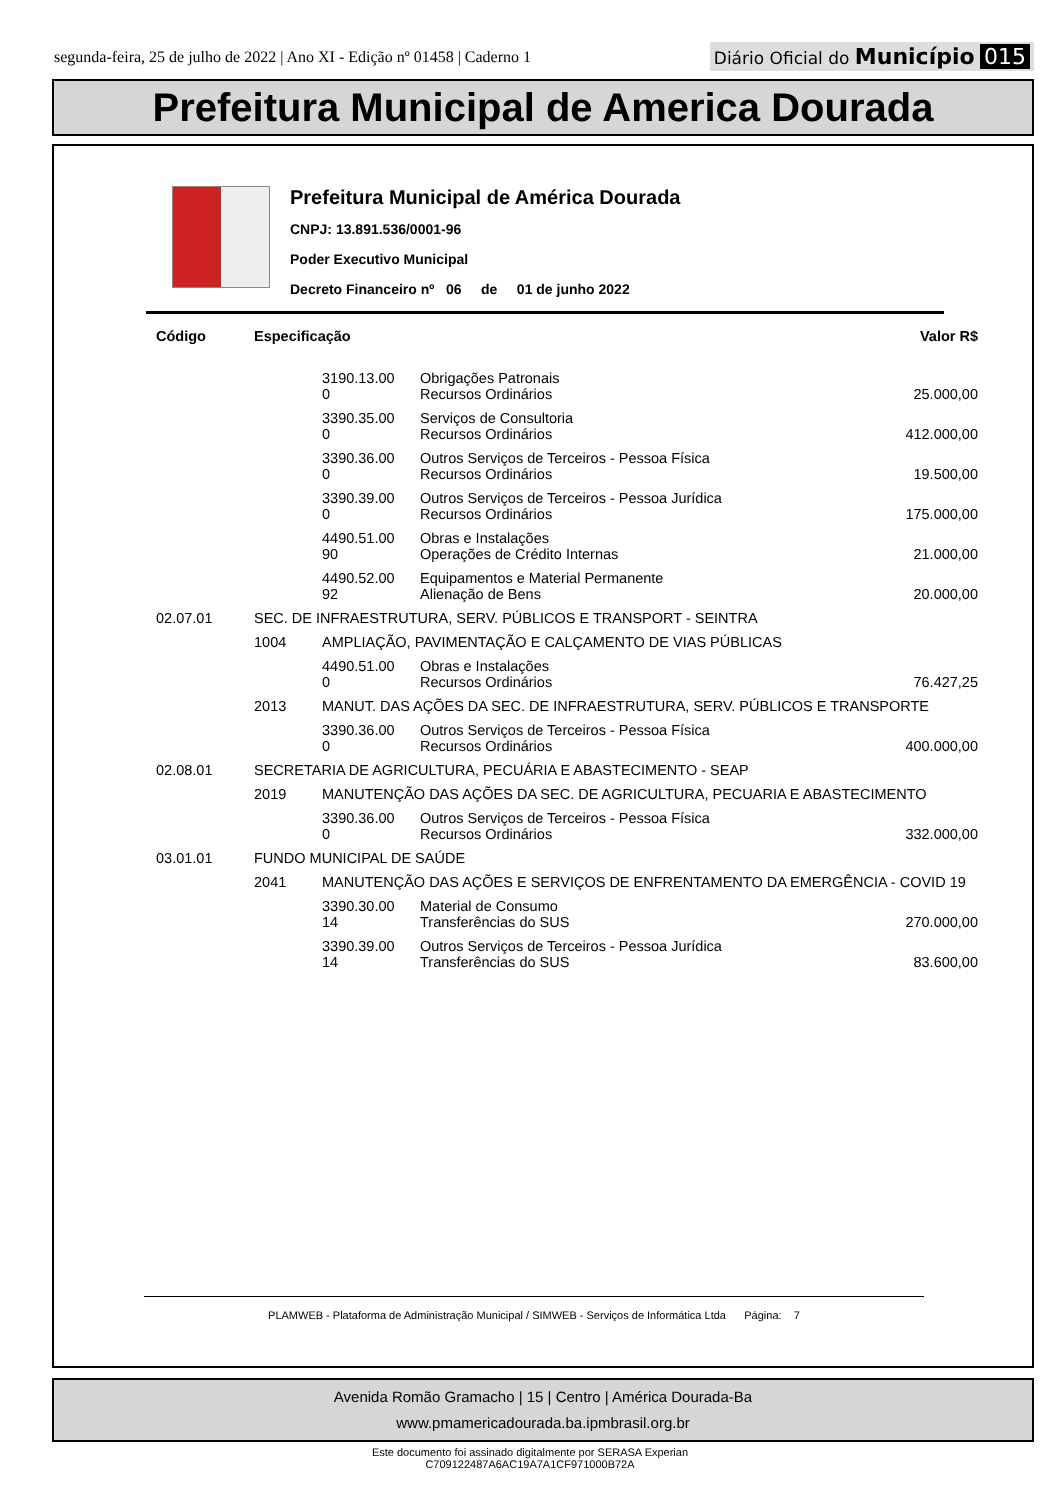segunda-feira, 25 de julho de 2022 | Ano XI - Edição nº 01458 | Caderno 1
Diário Oficial do Município 015
Prefeitura Municipal de America Dourada
Prefeitura Municipal de América Dourada
CNPJ: 13.891.536/0001-96
Poder Executivo Municipal
Decreto Financeiro nº 06 de 01 de junho 2022
| Código | Especificação | | | Valor R$ |
| --- | --- | --- | --- | --- |
| | | 3190.13.00 0 | Obrigações Patronais Recursos Ordinários | 25.000,00 |
| | | 3390.35.00 0 | Serviços de Consultoria Recursos Ordinários | 412.000,00 |
| | | 3390.36.00 0 | Outros Serviços de Terceiros - Pessoa Física Recursos Ordinários | 19.500,00 |
| | | 3390.39.00 0 | Outros Serviços de Terceiros - Pessoa Jurídica Recursos Ordinários | 175.000,00 |
| | | 4490.51.00 90 | Obras e Instalações Operações de Crédito Internas | 21.000,00 |
| | | 4490.52.00 92 | Equipamentos e Material Permanente Alienação de Bens | 20.000,00 |
| 02.07.01 | SEC. DE INFRAESTRUTURA, SERV. PÚBLICOS E TRANSPORT - SEINTRA | | | |
| | 1004 | AMPLIAÇÃO, PAVIMENTAÇÃO E CALÇAMENTO DE VIAS PÚBLICAS | | |
| | | 4490.51.00 0 | Obras e Instalações Recursos Ordinários | 76.427,25 |
| | 2013 | MANUT. DAS AÇÕES DA SEC. DE INFRAESTRUTURA, SERV. PÚBLICOS E TRANSPORTE | | |
| | | 3390.36.00 0 | Outros Serviços de Terceiros - Pessoa Física Recursos Ordinários | 400.000,00 |
| 02.08.01 | SECRETARIA DE AGRICULTURA, PECUÁRIA E ABASTECIMENTO - SEAP | | | |
| | 2019 | MANUTENÇÃO DAS AÇÕES DA SEC. DE AGRICULTURA, PECUARIA E ABASTECIMENTO | | |
| | | 3390.36.00 0 | Outros Serviços de Terceiros - Pessoa Física Recursos Ordinários | 332.000,00 |
| 03.01.01 | FUNDO MUNICIPAL DE SAÚDE | | | |
| | 2041 | MANUTENÇÃO DAS AÇÕES E SERVIÇOS DE ENFRENTAMENTO DA EMERGÊNCIA - COVID 19 | | |
| | | 3390.30.00 14 | Material de Consumo Transferências do SUS | 270.000,00 |
| | | 3390.39.00 14 | Outros Serviços de Terceiros - Pessoa Jurídica Transferências do SUS | 83.600,00 |
PLAMWEB - Plataforma de Administração Municipal / SIMWEB - Serviços de Informática Ltda Página: 7
Avenida Romão Gramacho | 15 | Centro | América Dourada-Ba
www.pmamericadourada.ba.ipmbrasil.org.br
Este documento foi assinado digitalmente por SERASA Experian
C709122487A6AC19A7A1CF971000B72A